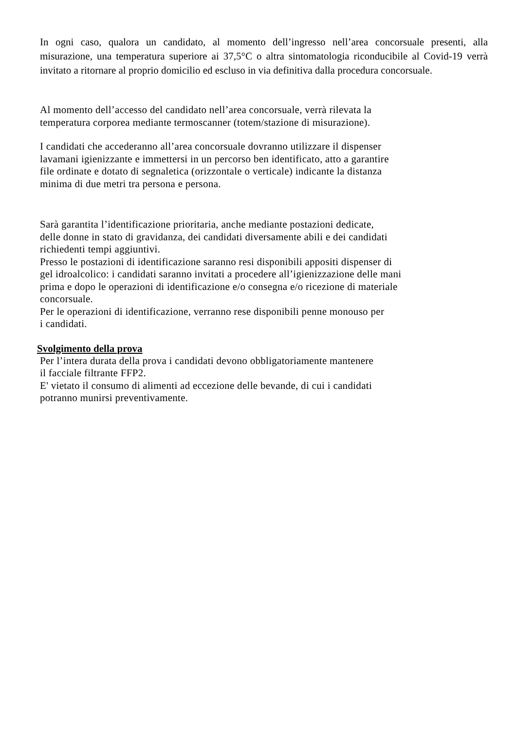In ogni caso, qualora un candidato, al momento dell’ingresso nell’area concorsuale presenti, alla misurazione, una temperatura superiore ai 37,5°C o altra sintomatologia riconducibile al Covid-19 verrà invitato a ritornare al proprio domicilio ed escluso in via definitiva dalla procedura concorsuale.
Al momento dell’accesso del candidato nell’area concorsuale, verrà rilevata la
temperatura corporea mediante termoscanner (totem/stazione di misurazione).
I candidati che accederanno all’area concorsuale dovranno utilizzare il dispenser
lavamani igienizzante e immettersi in un percorso ben identificato, atto a garantire
file ordinate e dotato di segnaletica (orizzontale o verticale) indicante la distanza
minima di due metri tra persona e persona.
Sarà garantita l’identificazione prioritaria, anche mediante postazioni dedicate,
delle donne in stato di gravidanza, dei candidati diversamente abili e dei candidati
richiedenti tempi aggiuntivi.
Presso le postazioni di identificazione saranno resi disponibili appositi dispenser di
gel idroalcolico: i candidati saranno invitati a procedere all’igienizzazione delle mani
prima e dopo le operazioni di identificazione e/o consegna e/o ricezione di materiale
concorsuale.
Per le operazioni di identificazione, verranno rese disponibili penne monouso per
i candidati.
Svolgimento della prova
Per l’intera durata della prova i candidati devono obbligatoriamente mantenere
il facciale filtrante FFP2.
E' vietato il consumo di alimenti ad eccezione delle bevande, di cui i candidati
potranno munirsi preventivamente.